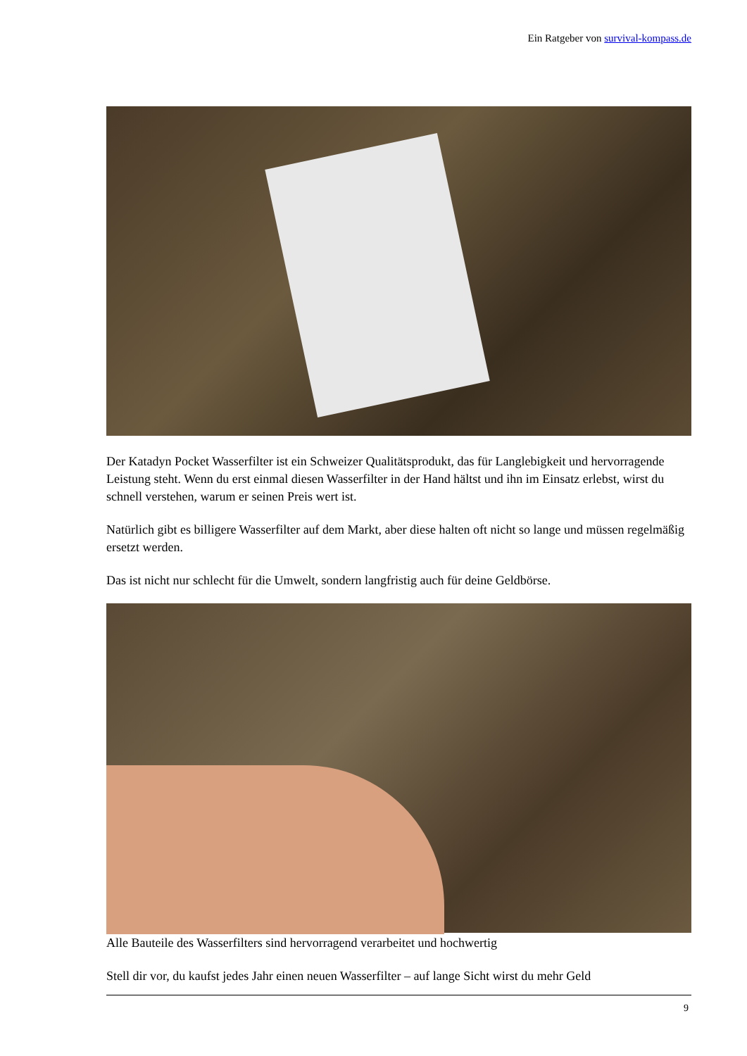Ein Ratgeber von survival-kompass.de
Der Katadyn Pocket Wasserfilter ist ein Schweizer Qualitätsprodukt, das für Langlebigkeit und hervorragende Leistung steht. Wenn du erst einmal diesen Wasserfilter in der Hand hältst und ihn im Einsatz erlebst, wirst du schnell verstehen, warum er seinen Preis wert ist.
Natürlich gibt es billigere Wasserfilter auf dem Markt, aber diese halten oft nicht so lange und müssen regelmäßig ersetzt werden.
Das ist nicht nur schlecht für die Umwelt, sondern langfristig auch für deine Geldbörse.
Alle Bauteile des Wasserfilters sind hervorragend verarbeitet und hochwertig
Stell dir vor, du kaufst jedes Jahr einen neuen Wasserfilter – auf lange Sicht wirst du mehr Geld
9